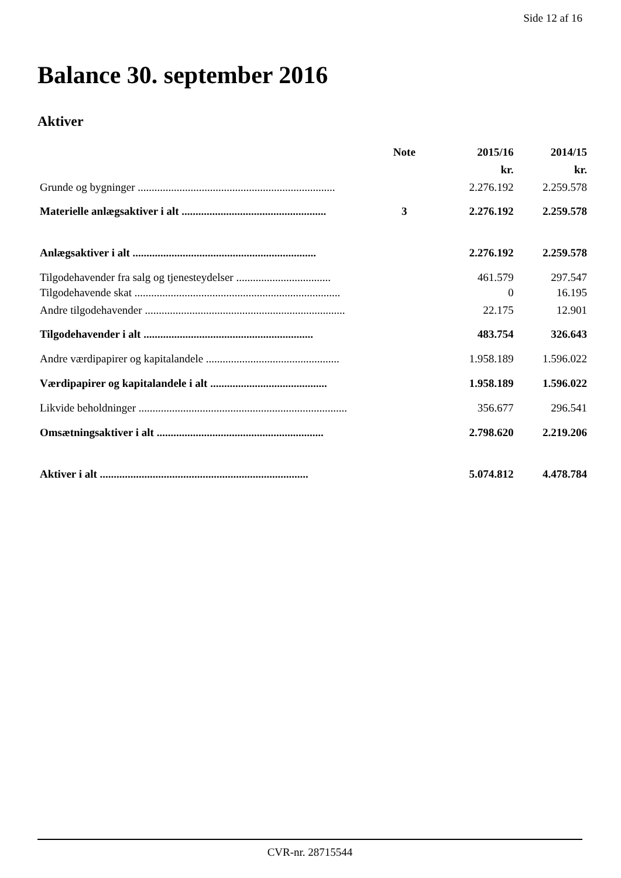Side 12 af 16
Balance 30. september 2016
Aktiver
| | Note | 2015/16 | 2014/15 |
| --- | --- | --- | --- |
| | | kr. | kr. |
| Grunde og bygninger ....................................................................... | | 2.276.192 | 2.259.578 |
| Materielle anlægsaktiver i alt .................................................... | 3 | 2.276.192 | 2.259.578 |
| Anlægsaktiver i alt .................................................................. | | 2.276.192 | 2.259.578 |
| Tilgodehavender fra salg og tjenesteydelser .................................. | | 461.579 | 297.547 |
| Tilgodehavende skat .......................................................................... | | 0 | 16.195 |
| Andre tilgodehavender ........................................................................ | | 22.175 | 12.901 |
| Tilgodehavender i alt ............................................................. | | 483.754 | 326.643 |
| Andre værdipapirer og kapitalandele ................................................ | | 1.958.189 | 1.596.022 |
| Værdipapirer og kapitalandele i alt .......................................... | | 1.958.189 | 1.596.022 |
| Likvide beholdninger ........................................................................... | | 356.677 | 296.541 |
| Omsætningsaktiver i alt ............................................................ | | 2.798.620 | 2.219.206 |
| Aktiver i alt ........................................................................... | | 5.074.812 | 4.478.784 |
CVR-nr. 28715544